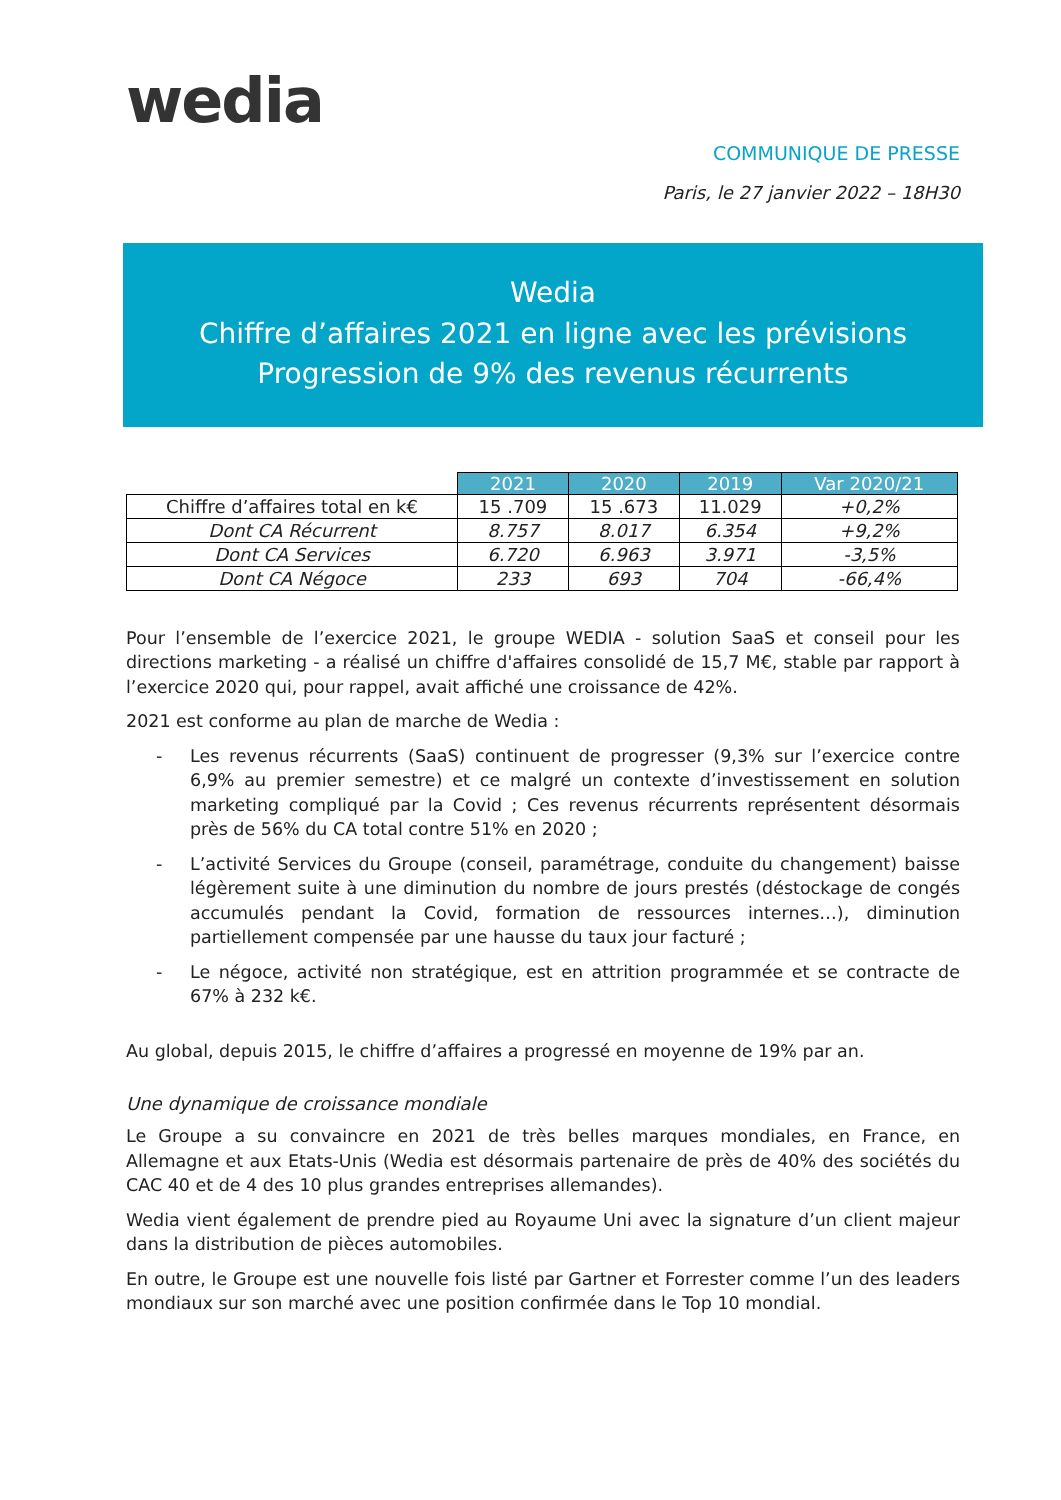wedia
COMMUNIQUE DE PRESSE
Paris, le 27 janvier 2022 – 18H30
Wedia
Chiffre d’affaires 2021 en ligne avec les prévisions
Progression de 9% des revenus récurrents
| | 2021 | 2020 | 2019 | Var 2020/21 |
| --- | --- | --- | --- | --- |
| Chiffre d’affaires total en k€ | 15 .709 | 15 .673 | 11.029 | +0,2% |
| Dont CA Récurrent | 8.757 | 8.017 | 6.354 | +9,2% |
| Dont CA Services | 6.720 | 6.963 | 3.971 | -3,5% |
| Dont CA Négoce | 233 | 693 | 704 | -66,4% |
Pour l’ensemble de l’exercice 2021, le groupe WEDIA - solution SaaS et conseil pour les directions marketing - a réalisé un chiffre d'affaires consolidé de 15,7 M€, stable par rapport à l’exercice 2020 qui, pour rappel, avait affiché une croissance de 42%.
2021 est conforme au plan de marche de Wedia :
- Les revenus récurrents (SaaS) continuent de progresser (9,3% sur l’exercice contre 6,9% au premier semestre) et ce malgré un contexte d’investissement en solution marketing compliqué par la Covid ; Ces revenus récurrents représentent désormais près de 56% du CA total contre 51% en 2020 ;
- L’activité Services du Groupe (conseil, paramétrage, conduite du changement) baisse légèrement suite à une diminution du nombre de jours prestés (déstockage de congés accumulés pendant la Covid, formation de ressources internes…), diminution partiellement compensée par une hausse du taux jour facturé ;
- Le négoce, activité non stratégique, est en attrition programmée et se contracte de 67% à 232 k€.
Au global, depuis 2015, le chiffre d’affaires a progressé en moyenne de 19% par an.
Une dynamique de croissance mondiale
Le Groupe a su convaincre en 2021 de très belles marques mondiales, en France, en Allemagne et aux Etats-Unis (Wedia est désormais partenaire de près de 40% des sociétés du CAC 40 et de 4 des 10 plus grandes entreprises allemandes).
Wedia vient également de prendre pied au Royaume Uni avec la signature d’un client majeur dans la distribution de pièces automobiles.
En outre, le Groupe est une nouvelle fois listé par Gartner et Forrester comme l’un des leaders mondiaux sur son marché avec une position confirmée dans le Top 10 mondial.